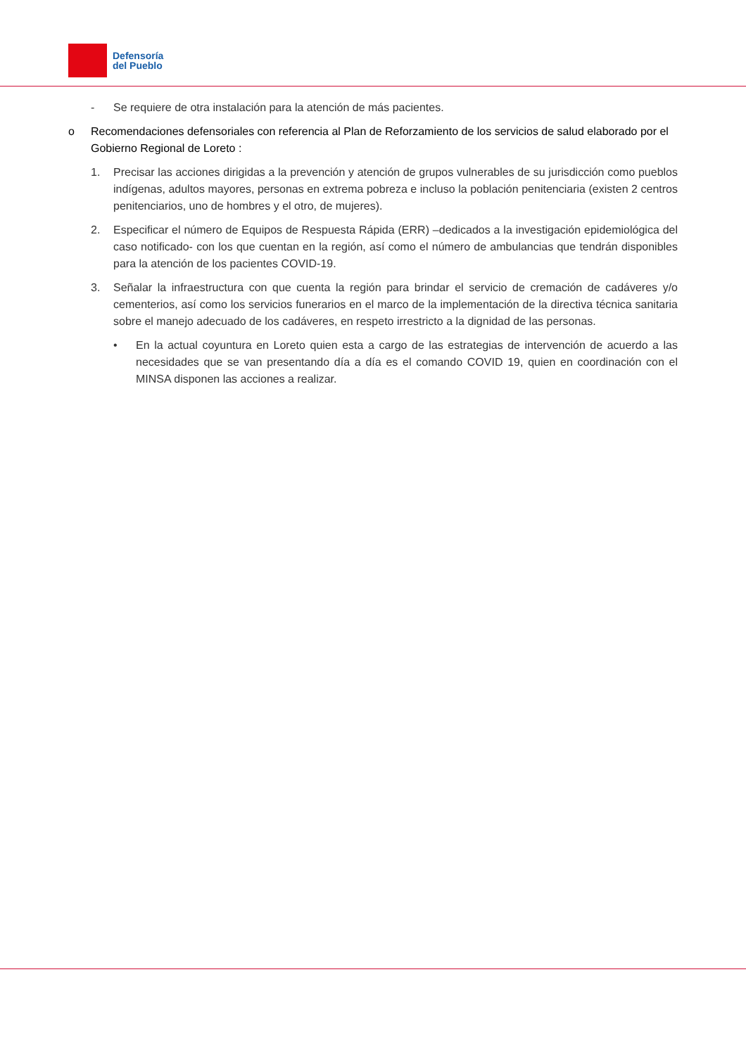Defensoría
del Pueblo
- Se requiere de otra instalación para la atención de más pacientes.
o Recomendaciones defensoriales con referencia al Plan de Reforzamiento de los servicios de salud elaborado por el Gobierno Regional de Loreto :
1. Precisar las acciones dirigidas a la prevención y atención de grupos vulnerables de su jurisdicción como pueblos indígenas, adultos mayores, personas en extrema pobreza e incluso la población penitenciaria (existen 2 centros penitenciarios, uno de hombres y el otro, de mujeres).
2. Especificar el número de Equipos de Respuesta Rápida (ERR) –dedicados a la investigación epidemiológica del caso notificado- con los que cuentan en la región, así como el número de ambulancias que tendrán disponibles para la atención de los pacientes COVID-19.
3. Señalar la infraestructura con que cuenta la región para brindar el servicio de cremación de cadáveres y/o cementerios, así como los servicios funerarios en el marco de la implementación de la directiva técnica sanitaria sobre el manejo adecuado de los cadáveres, en respeto irrestricto a la dignidad de las personas.
• En la actual coyuntura en Loreto quien esta a cargo de las estrategias de intervención de acuerdo a las necesidades que se van presentando día a día es el comando COVID 19, quien en coordinación con el MINSA disponen las acciones a realizar.